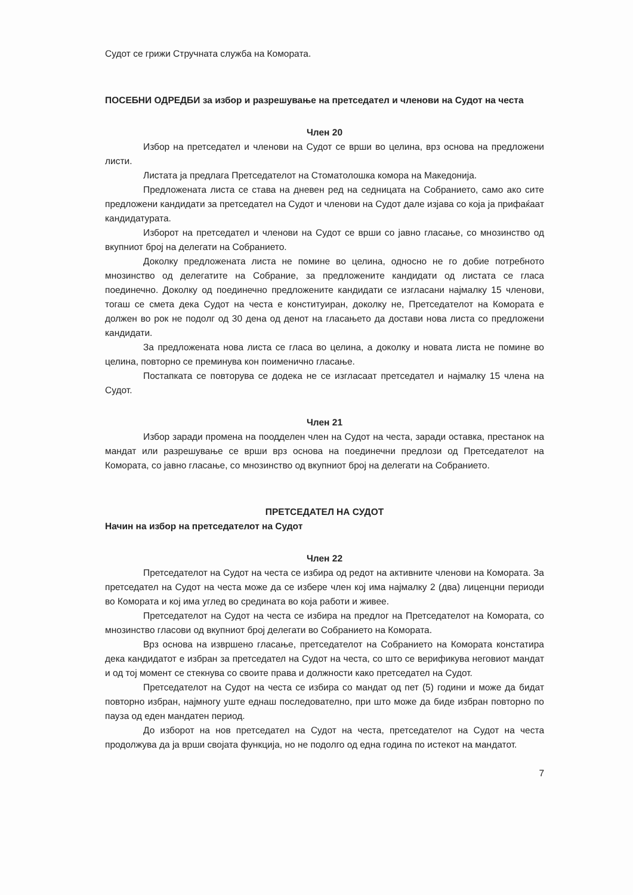Судот се грижи Стручната служба на Комората.
ПОСЕБНИ ОДРЕДБИ за избор и разрешување на претседател и членови на Судот на честа
Член 20
Избор на претседател и членови на Судот се врши во целина, врз основа на предложени листи.
Листата ја предлага Претседателот на Стоматолошка комора на Македонија.
Предложената листа се става на дневен ред на седницата на Собранието, само ако сите предложени кандидати за претседател на Судот и членови на Судот дале изјава со која ја прифаќаат кандидатурата.
Изборот на претседател и членови на Судот се врши со јавно гласање, со мнозинство од вкупниот број на делегати на Собранието.
Доколку предложената листа не помине во целина, односно не го добие потребното мнозинство од делегатите на Собрание, за предложените кандидати од листата се гласа поединечно. Доколку од поединечно предложените кандидати се изгласани најмалку 15 членови, тогаш се смета дека Судот на честа е конституиран, доколку не, Претседателот на Комората е должен во рок не подолг од 30 дена од денот на гласањето да достави нова листа со предложени кандидати.
За предложената нова листа се гласа во целина, а доколку и новата листа не помине во целина, повторно се преминува кон поименично гласање.
Постапката се повторува се додека не се изгласаат претседател и најмалку 15 члена на Судот.
Член 21
Избор заради промена на поодделен член на Судот на честа, заради оставка, престанок на мандат или разрешување се врши врз основа на поединечни предлози од Претседателот на Комората, со јавно гласање, со мнозинство од вкупниот број на делегати на Собранието.
ПРЕТСЕДАТЕЛ НА СУДОТ
Начин на избор на претседателот на Судот
Член 22
Претседателот на Судот на честа се избира од редот на активните членови на Комората. За претседател на Судот на честа може да се избере член кој има најмалку 2 (два) лиценцни периоди во Комората и кој има углед во средината во која работи и живее.
Претседателот на Судот на честа се избира на предлог на Претседателот на Комората, со мнозинство гласови од вкупниот број делегати во Собранието на Комората.
Врз основа на извршено гласање, претседателот на Собранието на Комората констатира дека кандидатот е избран за претседател на Судот на честа, со што се верификува неговиот мандат и од тој момент се стекнува со своите права и должности како претседател на Судот.
Претседателот на Судот на честа се избира со мандат од пет (5) години и може да бидат повторно избран, најмногу уште еднаш последователно, при што може да биде избран повторно по пауза од еден мандатен период.
До изборот на нов претседател на Судот на честа, претседателот на Судот на честа продолжува да ја врши својата функција, но не подолго од една година по истекот на мандатот.
7